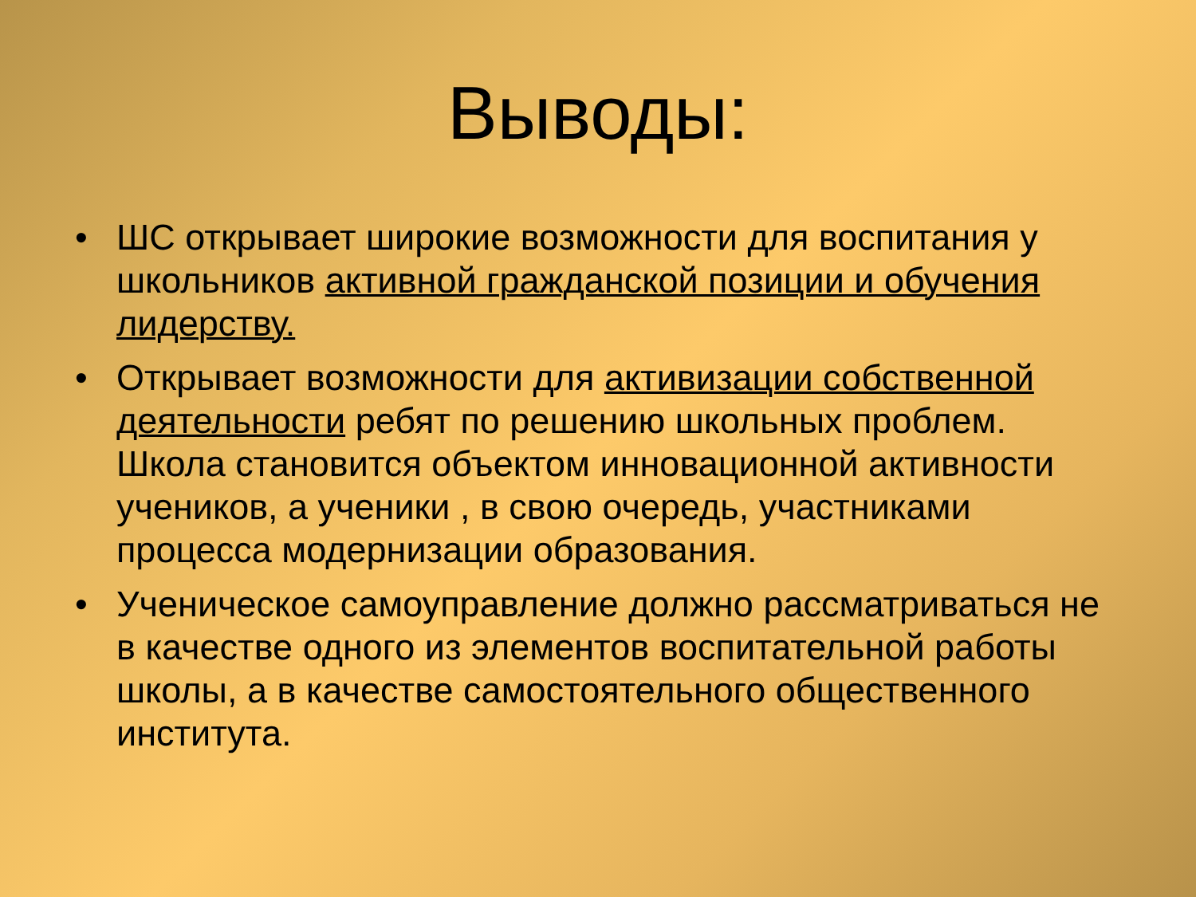Выводы:
• ШС открывает широкие возможности для воспитания у школьников активной гражданской позиции и обучения лидерству.
• Открывает возможности для активизации собственной деятельности ребят по решению школьных проблем. Школа становится объектом инновационной активности учеников, а ученики , в свою очередь, участниками процесса модернизации образования.
• Ученическое самоуправление должно рассматриваться не в качестве одного из элементов воспитательной работы школы, а в качестве самостоятельного общественного института.